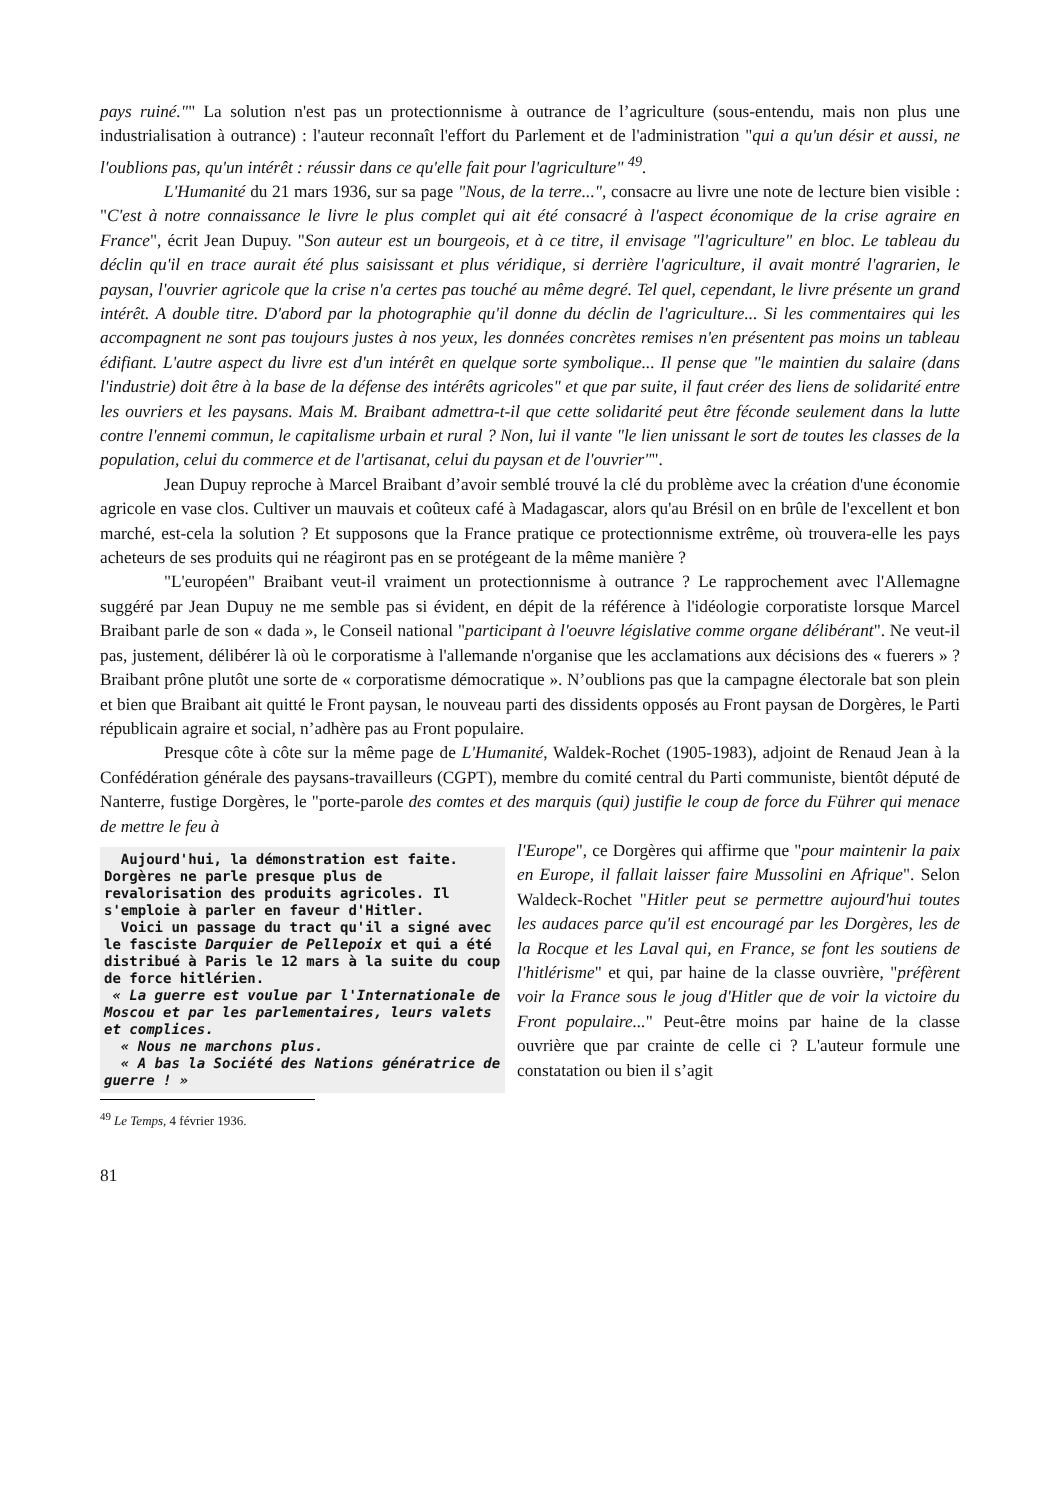pays ruiné."" La solution n'est pas un protectionnisme à outrance de l’agriculture (sous-entendu, mais non plus une industrialisation à outrance) : l'auteur reconnaît l'effort du Parlement et de l'administration "qui a qu'un désir et aussi, ne l'oublions pas, qu'un intérêt : réussir dans ce qu'elle fait pour l'agriculture" <sup>49</sup>.
L'Humanité du 21 mars 1936, sur sa page "Nous, de la terre...", consacre au livre une note de lecture bien visible : "C'est à notre connaissance le livre le plus complet qui ait été consacré à l'aspect économique de la crise agraire en France", écrit Jean Dupuy. "Son auteur est un bourgeois, et à ce titre, il envisage "l'agriculture" en bloc. Le tableau du déclin qu'il en trace aurait été plus saisissant et plus véridique, si derrière l'agriculture, il avait montré l'agrarien, le paysan, l'ouvrier agricole que la crise n'a certes pas touché au même degré. Tel quel, cependant, le livre présente un grand intérêt. A double titre. D'abord par la photographie qu'il donne du déclin de l'agriculture... Si les commentaires qui les accompagnent ne sont pas toujours justes à nos yeux, les données concrètes remises n'en présentent pas moins un tableau édifiant. L'autre aspect du livre est d'un intérêt en quelque sorte symbolique... Il pense que "le maintien du salaire (dans l'industrie) doit être à la base de la défense des intérêts agricoles" et que par suite, il faut créer des liens de solidarité entre les ouvriers et les paysans. Mais M. Braibant admettra-t-il que cette solidarité peut être féconde seulement dans la lutte contre l'ennemi commun, le capitalisme urbain et rural ? Non, lui il vante "le lien unissant le sort de toutes les classes de la population, celui du commerce et de l'artisanat, celui du paysan et de l'ouvrier"".
Jean Dupuy reproche à Marcel Braibant d’avoir semblé trouvé la clé du problème avec la création d'une économie agricole en vase clos. Cultiver un mauvais et coûteux café à Madagascar, alors qu'au Brésil on en brûle de l'excellent et bon marché, est-cela la solution ? Et supposons que la France pratique ce protectionnisme extrême, où trouvera-elle les pays acheteurs de ses produits qui ne réagiront pas en se protégeant de la même manière ?
"L'européen" Braibant veut-il vraiment un protectionnisme à outrance ? Le rapprochement avec l'Allemagne suggéré par Jean Dupuy ne me semble pas si évident, en dépit de la référence à l'idéologie corporatiste lorsque Marcel Braibant parle de son « dada », le Conseil national "participant à l'oeuvre législative comme organe délibérant". Ne veut-il pas, justement, délibérer là où le corporatisme à l'allemande n'organise que les acclamations aux décisions des « fuerers » ? Braibant prône plutôt une sorte de « corporatisme démocratique ». N’oublions pas que la campagne électorale bat son plein et bien que Braibant ait quitté le Front paysan, le nouveau parti des dissidents opposés au Front paysan de Dorgères, le Parti républicain agraire et social, n’adhère pas au Front populaire.
Presque côte à côte sur la même page de L'Humanité, Waldek-Rochet (1905-1983), adjoint de Renaud Jean à la Confédération générale des paysans-travailleurs (CGPT), membre du comité central du Parti communiste, bientôt député de Nanterre, fustige Dorgères, le "porte-parole des comtes et des marquis (qui) justifie le coup de force du Führer qui menace de mettre le feu à
Aujourd'hui, la démonstration est faite. Dorgères ne parle presque plus de revalorisation des produits agricoles. Il s'emploie à parler en faveur d'Hitler.
Voici un passage du tract qu'il a signé avec le fasciste Darquier de Pellepoix et qui a été distribué à Paris le 12 mars à la suite du coup de force hitlérien.
« La guerre est voulue par l'Internationale de Moscou et par les parlementaires, leurs valets et complices.
« Nous ne marchons plus.
« A bas la Société des Nations génératrice de guerre ! »
l'Europe", ce Dorgères qui affirme que "pour maintenir la paix en Europe, il fallait laisser faire Mussolini en Afrique". Selon Waldeck-Rochet "Hitler peut se permettre aujourd'hui toutes les audaces parce qu'il est encouragé par les Dorgères, les de la Rocque et les Laval qui, en France, se font les soutiens de l'hitlérisme" et qui, par haine de la classe ouvrière, "préfèrent voir la France sous le joug d'Hitler que de voir la victoire du Front populaire..." Peut-être moins par haine de la classe ouvrière que par crainte de celle ci ? L'auteur formule une constatation ou bien il s’agit
<sup>49</sup> Le Temps, 4 février 1936.
81